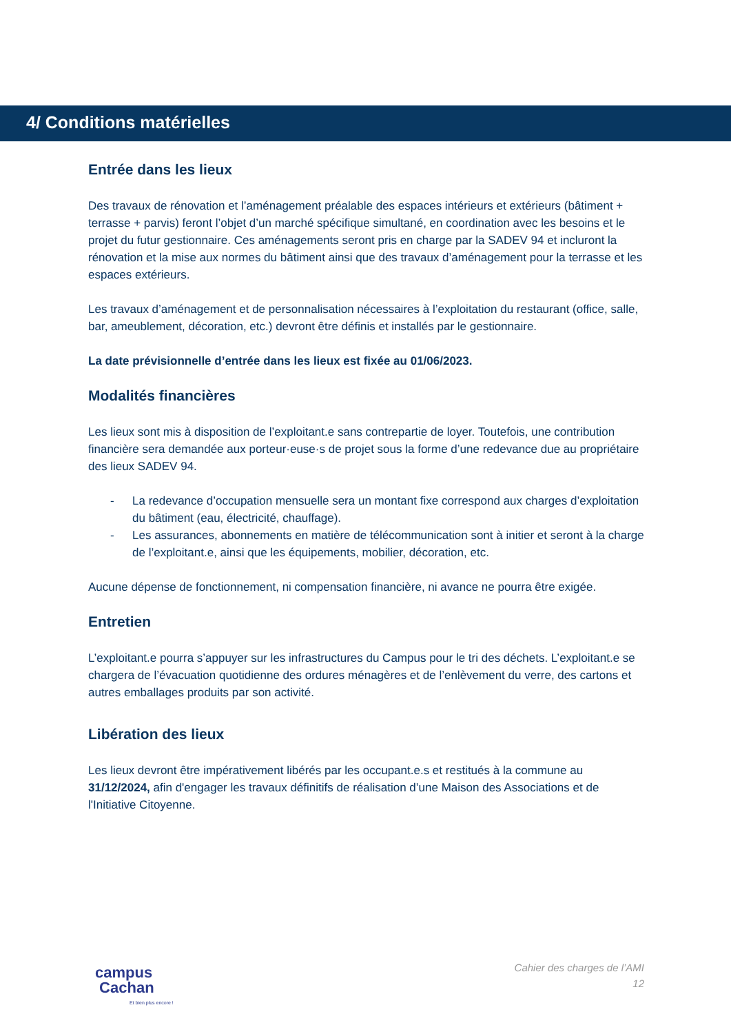4/ Conditions matérielles
Entrée dans les lieux
Des travaux de rénovation et l’aménagement préalable des espaces intérieurs et extérieurs (bâtiment + terrasse + parvis) feront l’objet d’un marché spécifique simultané, en coordination avec les besoins et le projet du futur gestionnaire. Ces aménagements seront pris en charge par la SADEV 94 et incluront la rénovation et la mise aux normes du bâtiment ainsi que des travaux d’aménagement pour la terrasse et les espaces extérieurs.
Les travaux d’aménagement et de personnalisation nécessaires à l’exploitation du restaurant (office, salle, bar, ameublement, décoration, etc.) devront être définis et installés par le gestionnaire.
La date prévisionnelle d’entrée dans les lieux est fixée au 01/06/2023.
Modalités financières
Les lieux sont mis à disposition de l’exploitant.e sans contrepartie de loyer. Toutefois, une contribution financière sera demandée aux porteur·euse·s de projet sous la forme d’une redevance due au propriétaire des lieux SADEV 94.
- La redevance d’occupation mensuelle sera un montant fixe correspond aux charges d’exploitation du bâtiment (eau, électricité, chauffage).
- Les assurances, abonnements en matière de télécommunication sont à initier et seront à la charge de l’exploitant.e, ainsi que les équipements, mobilier, décoration, etc.
Aucune dépense de fonctionnement, ni compensation financière, ni avance ne pourra être exigée.
Entretien
L’exploitant.e pourra s’appuyer sur les infrastructures du Campus pour le tri des déchets. L’exploitant.e se chargera de l’évacuation quotidienne des ordures ménagères et de l’enlèvement du verre, des cartons et autres emballages produits par son activité.
Libération des lieux
Les lieux devront être impérativement libérés par les occupant.e.s et restitués à la commune au 31/12/2024, afin d'engager les travaux définitifs de réalisation d’une Maison des Associations et de l'Initiative Citoyenne.
campus
Cachan
Et bien plus encore !
Cahier des charges de l’AMI
12